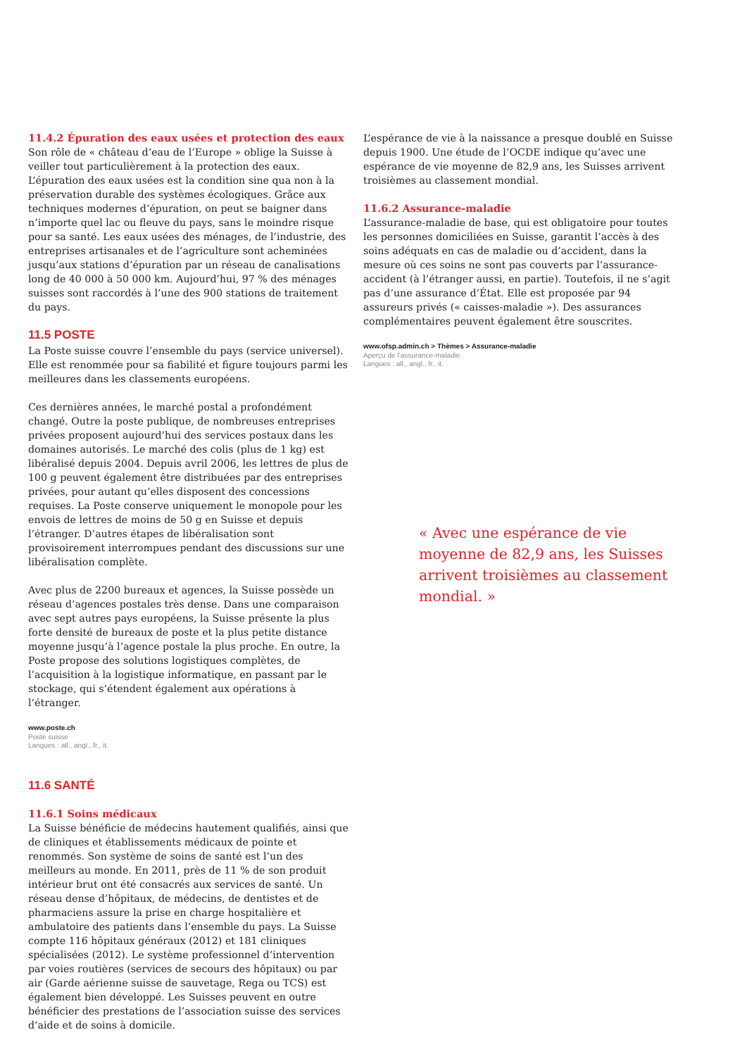11.4.2 Épuration des eaux usées et protection des eaux
Son rôle de « château d’eau de l’Europe » oblige la Suisse à veiller tout particulièrement à la protection des eaux. L’épuration des eaux usées est la condition sine qua non à la préservation durable des systèmes écologiques. Grâce aux techniques modernes d’épuration, on peut se baigner dans n’importe quel lac ou fleuve du pays, sans le moindre risque pour sa santé. Les eaux usées des ménages, de l’industrie, des entreprises artisanales et de l’agriculture sont acheminées jusqu’aux stations d’épuration par un réseau de canalisations long de 40 000 à 50 000 km. Aujourd’hui, 97 % des ménages suisses sont raccordés à l’une des 900 stations de traitement du pays.
11.5 POSTE
La Poste suisse couvre l’ensemble du pays (service universel). Elle est renommée pour sa fiabilité et figure toujours parmi les meilleures dans les classements européens.
Ces dernières années, le marché postal a profondément changé. Outre la poste publique, de nombreuses entreprises privées proposent aujourd’hui des services postaux dans les domaines autorisés. Le marché des colis (plus de 1 kg) est libéralisé depuis 2004. Depuis avril 2006, les lettres de plus de 100 g peuvent également être distribuées par des entreprises privées, pour autant qu’elles disposent des concessions requises. La Poste conserve uniquement le monopole pour les envois de lettres de moins de 50 g en Suisse et depuis l’étranger. D’autres étapes de libéralisation sont provisoirement interrompues pendant des discussions sur une libéralisation complète.
Avec plus de 2200 bureaux et agences, la Suisse possède un réseau d’agences postales très dense. Dans une comparaison avec sept autres pays européens, la Suisse présente la plus forte densité de bureaux de poste et la plus petite distance moyenne jusqu’à l’agence postale la plus proche. En outre, la Poste propose des solutions logistiques complètes, de l’acquisition à la logistique informatique, en passant par le stockage, qui s’étendent également aux opérations à l’étranger.
www.poste.ch
Poste suisse
Langues : all., angl., fr., it.
11.6 SANTÉ
11.6.1 Soins médicaux
La Suisse bénéficie de médecins hautement qualifiés, ainsi que de cliniques et établissements médicaux de pointe et renommés. Son système de soins de santé est l’un des meilleurs au monde. En 2011, près de 11 % de son produit intérieur brut ont été consacrés aux services de santé. Un réseau dense d’hôpitaux, de médecins, de dentistes et de pharmaciens assure la prise en charge hospitalière et ambulatoire des patients dans l’ensemble du pays. La Suisse compte 116 hôpitaux généraux (2012) et 181 cliniques spécialisées (2012). Le système professionnel d’intervention par voies routières (services de secours des hôpitaux) ou par air (Garde aérienne suisse de sauvetage, Rega ou TCS) est également bien développé. Les Suisses peuvent en outre bénéficier des prestations de l’association suisse des services d’aide et de soins à domicile.
L’espérance de vie à la naissance a presque doublé en Suisse depuis 1900. Une étude de l’OCDE indique qu’avec une espérance de vie moyenne de 82,9 ans, les Suisses arrivent troisièmes au classement mondial.
11.6.2 Assurance-maladie
L’assurance-maladie de base, qui est obligatoire pour toutes les personnes domiciliées en Suisse, garantit l’accès à des soins adéquats en cas de maladie ou d’accident, dans la mesure où ces soins ne sont pas couverts par l’assurance-accident (à l’étranger aussi, en partie). Toutefois, il ne s’agit pas d’une assurance d’État. Elle est proposée par 94 assureurs privés (« caisses-maladie »). Des assurances complémentaires peuvent également être souscrites.
www.ofsp.admin.ch > Thèmes > Assurance-maladie
Aperçu de l’assurance-maladie
Langues : all., angl., fr., it.
« Avec une espérance de vie moyenne de 82,9 ans, les Suisses arrivent troisièmes au classement mondial. »